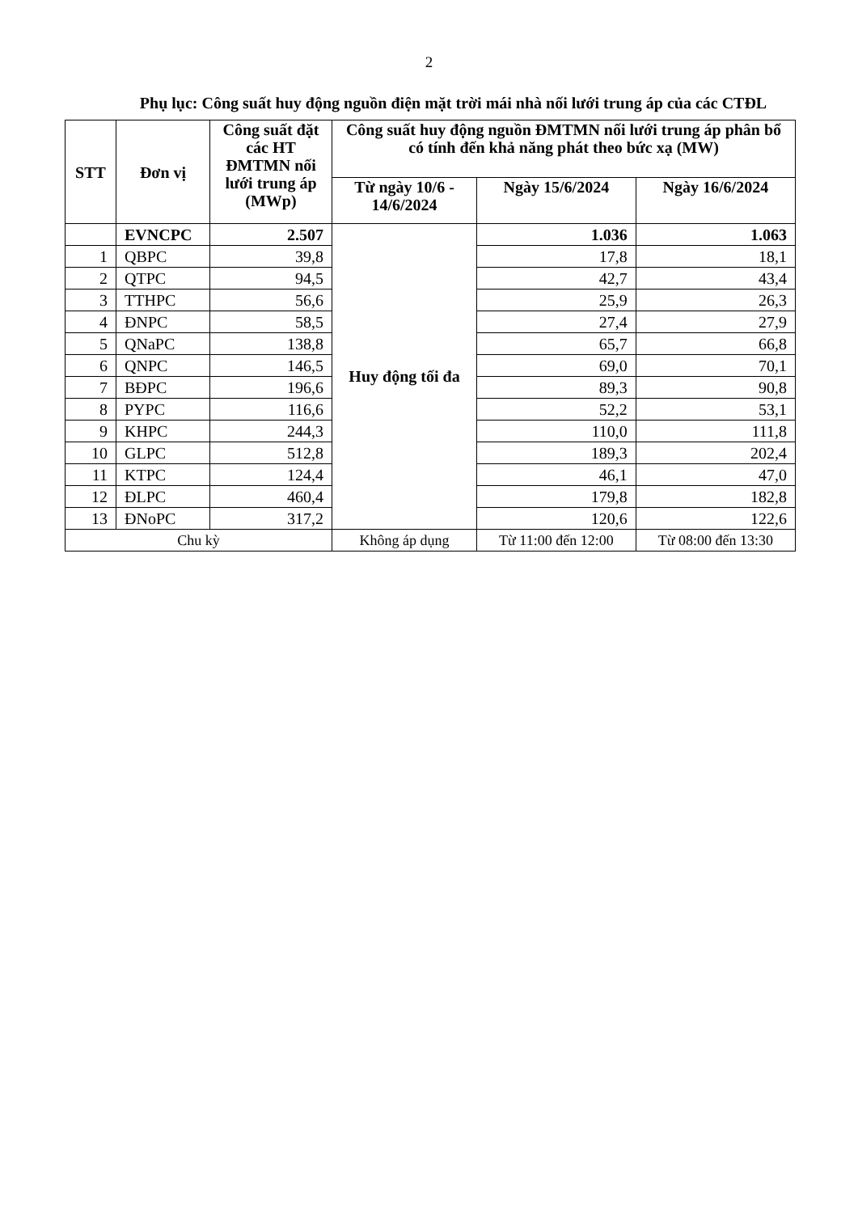2
Phụ lục: Công suất huy động nguồn điện mặt trời mái nhà nối lưới trung áp của các CTĐL
| STT | Đơn vị | Công suất đặt các HT ĐMTMN nối lưới trung áp (MWp) | Công suất huy động nguồn ĐMTMN nối lưới trung áp phân bổ có tính đến khả năng phát theo bức xạ (MW) | | |
| --- | --- | --- | --- | --- | --- |
| | | | Từ ngày 10/6 - 14/6/2024 | Ngày 15/6/2024 | Ngày 16/6/2024 |
| | EVNCPC | 2.507 | Huy động tối đa | 1.036 | 1.063 |
| 1 | QBPC | 39,8 | | 17,8 | 18,1 |
| 2 | QTPC | 94,5 | | 42,7 | 43,4 |
| 3 | TTHPC | 56,6 | | 25,9 | 26,3 |
| 4 | ĐNPC | 58,5 | | 27,4 | 27,9 |
| 5 | QNaPC | 138,8 | | 65,7 | 66,8 |
| 6 | QNPC | 146,5 | | 69,0 | 70,1 |
| 7 | BĐPC | 196,6 | | 89,3 | 90,8 |
| 8 | PYPC | 116,6 | | 52,2 | 53,1 |
| 9 | KHPC | 244,3 | | 110,0 | 111,8 |
| 10 | GLPC | 512,8 | | 189,3 | 202,4 |
| 11 | KTPC | 124,4 | | 46,1 | 47,0 |
| 12 | ĐLPC | 460,4 | | 179,8 | 182,8 |
| 13 | ĐNoPC | 317,2 | | 120,6 | 122,6 |
| Chu kỳ | | | Không áp dụng | Từ 11:00 đến 12:00 | Từ 08:00 đến 13:30 |